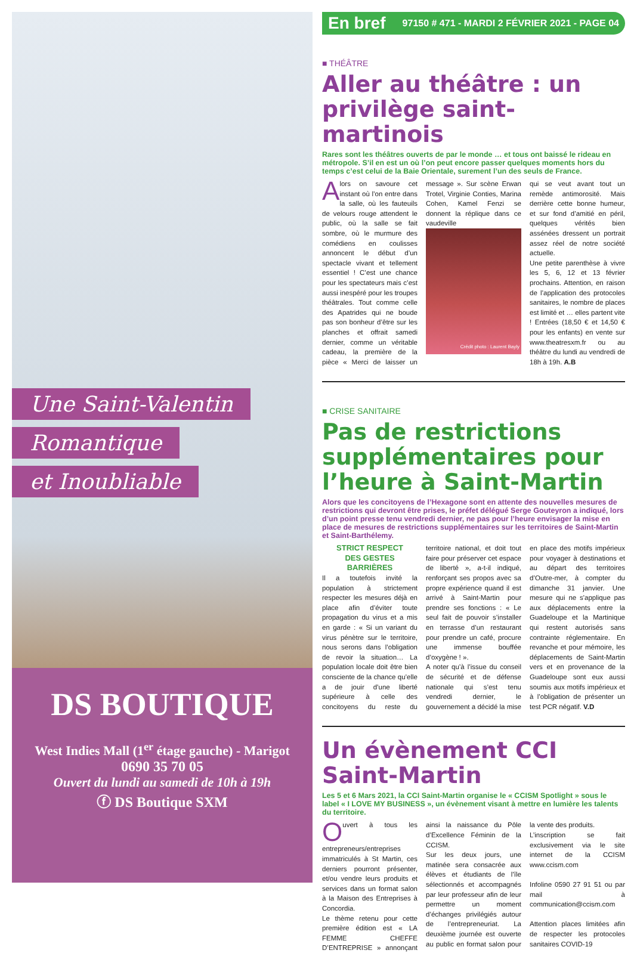Une Saint-Valentin
Romantique
et Inoubliable
DS BOUTIQUE
West Indies Mall (1<sup>er</sup> étage gauche) - Marigot
0690 35 70 05
Ouvert du lundi au samedi de 10h à 19h
ⓕ DS Boutique SXM
En bref 97150 # 471 - MARDI 2 FÉVRIER 2021 - PAGE 04
■ THÉÂTRE
Aller au théâtre : un privilège saint-martinois
Rares sont les théâtres ouverts de par le monde … et tous ont baissé le rideau en métropole. S’il en est un où l’on peut encore passer quelques moments hors du temps c’est celui de la Baie Orientale, surement l’un des seuls de France.
Alors on savoure cet instant où l’on entre dans la salle, où les fauteuils de velours rouge attendent le public, où la salle se fait sombre, où le murmure des comédiens en coulisses annoncent le début d’un spectacle vivant et tellement essentiel ! C’est une chance pour les spectateurs mais c’est aussi inespéré pour les troupes théâtrales. Tout comme celle des Apatrides qui ne boude pas son bonheur d’être sur les planches et offrait samedi dernier, comme un véritable cadeau, la première de la pièce « Merci de laisser un message ». Sur scène Erwan Trotel, Virginie Conties, Marina Cohen, Kamel Fenzi se donnent la réplique dans ce vaudeville
Crédit photo : Laurent Bayly
qui se veut avant tout un remède antimorosité. Mais derrière cette bonne humeur, et sur fond d’amitié en péril, quelques vérités bien assénées dressent un portrait assez réel de notre société actuelle.
Une petite parenthèse à vivre les 5, 6, 12 et 13 février prochains. Attention, en raison de l’application des protocoles sanitaires, le nombre de places est limité et … elles partent vite ! Entrées (18,50 € et 14,50 € pour les enfants) en vente sur www.theatresxm.fr ou au théâtre du lundi au vendredi de 18h à 19h. A.B
■ CRISE SANITAIRE
Pas de restrictions supplémentaires pour l’heure à Saint-Martin
Alors que les concitoyens de l’Hexagone sont en attente des nouvelles mesures de restrictions qui devront être prises, le préfet délégué Serge Gouteyron a indiqué, lors d’un point presse tenu vendredi dernier, ne pas pour l’heure envisager la mise en place de mesures de restrictions supplémentaires sur les territoires de Saint-Martin et Saint-Barthélemy.
STRICT RESPECT
DES GESTES BARRIÈRES
Il a toutefois invité la population à strictement respecter les mesures déjà en place afin d’éviter toute propagation du virus et a mis en garde : « Si un variant du virus pénètre sur le territoire, nous serons dans l’obligation de revoir la situation… La population locale doit être bien consciente de la chance qu’elle a de jouir d’une liberté supérieure à celle des concitoyens du reste du territoire national, et doit tout faire pour préserver cet espace de liberté », a-t-il indiqué, renforçant ses propos avec sa propre expérience quand il est arrivé à Saint-Martin pour prendre ses fonctions : « Le seul fait de pouvoir s’installer en terrasse d’un restaurant pour prendre un café, procure une immense bouffée d’oxygène ! ».
A noter qu’à l’issue du conseil de sécurité et de défense nationale qui s’est tenu vendredi dernier, le gouvernement a décidé la mise en place des motifs impérieux pour voyager à destinations et au départ des territoires d’Outre-mer, à compter du dimanche 31 janvier. Une mesure qui ne s'applique pas aux déplacements entre la Guadeloupe et la Martinique qui restent autorisés sans contrainte réglementaire. En revanche et pour mémoire, les déplacements de Saint-Martin vers et en provenance de la Guadeloupe sont eux aussi soumis aux motifs impérieux et à l’obligation de présenter un test PCR négatif. V.D
Un évènement CCI Saint-Martin
Les 5 et 6 Mars 2021, la CCI Saint-Martin organise le « CCISM Spotlight » sous le label « I LOVE MY BUSINESS », un évènement visant à mettre en lumière les talents du territoire.
Ouvert à tous les entrepreneurs/entreprises immatriculés à St Martin, ces derniers pourront présenter, et/ou vendre leurs produits et services dans un format salon à la Maison des Entreprises à Concordia.
Le thème retenu pour cette première édition est « LA FEMME CHEFFE D’ENTREPRISE » annonçant ainsi la naissance du Pôle d’Excellence Féminin de la CCISM.
Sur les deux jours, une matinée sera consacrée aux élèves et étudiants de l’île sélectionnés et accompagnés par leur professeur afin de leur permettre un moment d’échanges privilégiés autour de l’entrepreneuriat. La deuxième journée est ouverte au public en format salon pour la vente des produits.
L’inscription se fait exclusivement via le site internet de la CCISM www.ccism.com
Infoline 0590 27 91 51 ou par mail à communication@ccism.com
Attention places limitées afin de respecter les protocoles sanitaires COVID-19